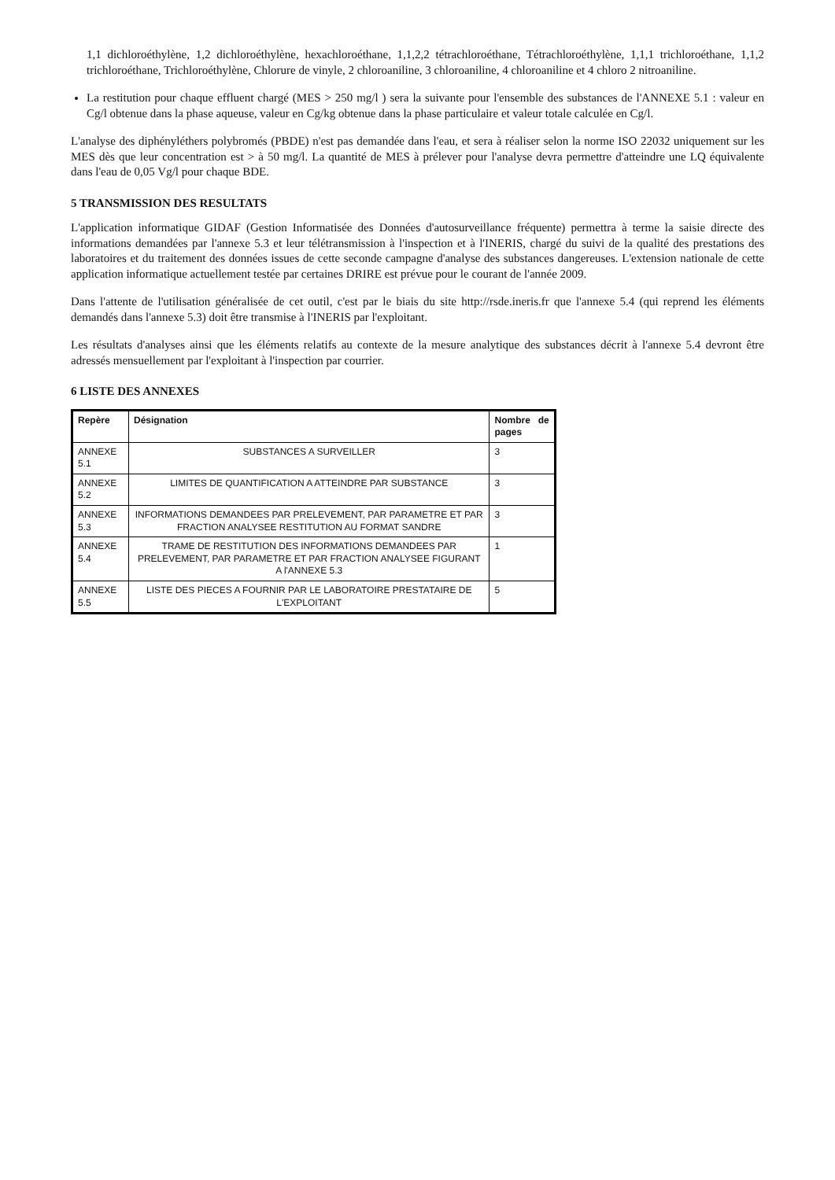1,1 dichloroéthylène, 1,2 dichloroéthylène, hexachloroéthane, 1,1,2,2 tétrachloroéthane, Tétrachloroéthylène, 1,1,1 trichloroéthane, 1,1,2 trichloroéthane, Trichloroéthylène, Chlorure de vinyle, 2 chloroaniline, 3 chloroaniline, 4 chloroaniline et 4 chloro 2 nitroaniline.
La restitution pour chaque effluent chargé (MES > 250 mg/l ) sera la suivante pour l'ensemble des substances de l'ANNEXE 5.1 : valeur en Cg/l obtenue dans la phase aqueuse, valeur en Cg/kg obtenue dans la phase particulaire et valeur totale calculée en Cg/l.
L'analyse des diphényléthers polybromés (PBDE) n'est pas demandée dans l'eau, et sera à réaliser selon la norme ISO 22032 uniquement sur les MES dès que leur concentration est > à 50 mg/l. La quantité de MES à prélever pour l'analyse devra permettre d'atteindre une LQ équivalente dans l'eau de 0,05 Vg/l pour chaque BDE.
5 TRANSMISSION DES RESULTATS
L'application informatique GIDAF (Gestion Informatisée des Données d'autosurveillance fréquente) permettra à terme la saisie directe des informations demandées par l'annexe 5.3 et leur télétransmission à l'inspection et à l'INERIS, chargé du suivi de la qualité des prestations des laboratoires et du traitement des données issues de cette seconde campagne d'analyse des substances dangereuses. L'extension nationale de cette application informatique actuellement testée par certaines DRIRE est prévue pour le courant de l'année 2009.
Dans l'attente de l'utilisation généralisée de cet outil, c'est par le biais du site http://rsde.ineris.fr que l'annexe 5.4 (qui reprend les éléments demandés dans l'annexe 5.3) doit être transmise à l'INERIS par l'exploitant.
Les résultats d'analyses ainsi que les éléments relatifs au contexte de la mesure analytique des substances décrit à l'annexe 5.4 devront être adressés mensuellement par l'exploitant à l'inspection par courrier.
6 LISTE DES ANNEXES
| Repère | Désignation | Nombre de pages |
| --- | --- | --- |
| ANNEXE 5.1 | SUBSTANCES A SURVEILLER | 3 |
| ANNEXE 5.2 | LIMITES DE QUANTIFICATION A ATTEINDRE PAR SUBSTANCE | 3 |
| ANNEXE 5.3 | INFORMATIONS DEMANDEES PAR PRELEVEMENT, PAR PARAMETRE ET PAR FRACTION ANALYSEE RESTITUTION AU FORMAT SANDRE | 3 |
| ANNEXE 5.4 | TRAME DE RESTITUTION DES INFORMATIONS DEMANDEES PAR PRELEVEMENT, PAR PARAMETRE ET PAR FRACTION ANALYSEE FIGURANT A l'ANNEXE 5.3 | 1 |
| ANNEXE 5.5 | LISTE DES PIECES A FOURNIR PAR LE LABORATOIRE PRESTATAIRE DE L'EXPLOITANT | 5 |